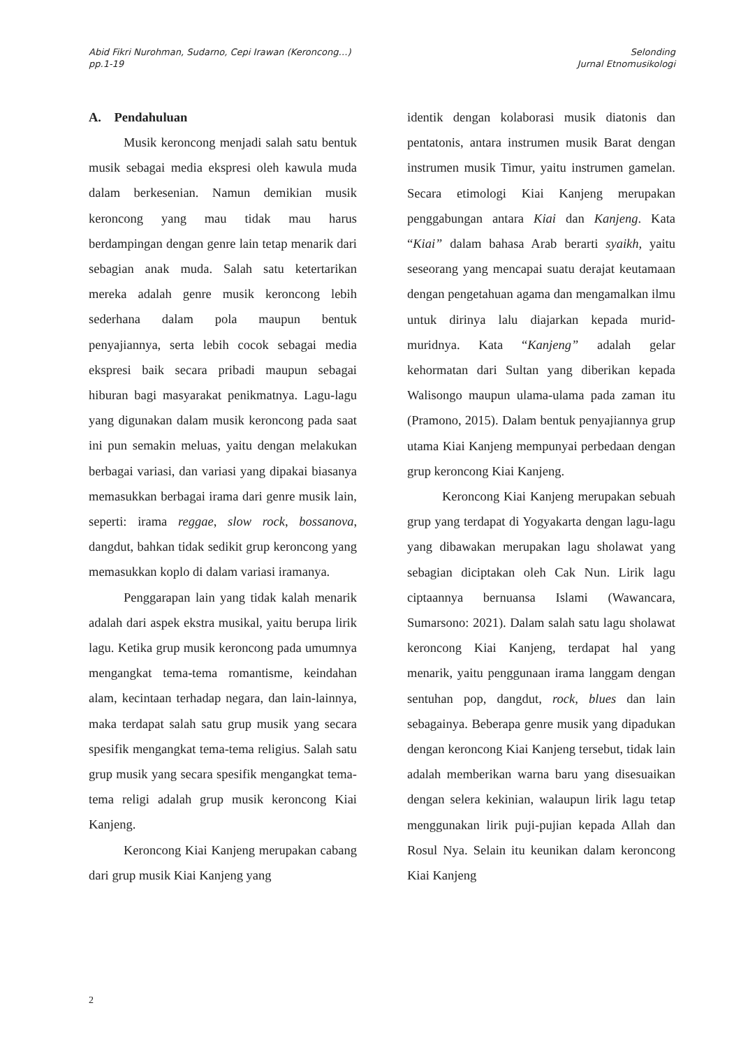Abid Fikri Nurohman, Sudarno, Cepi Irawan (Keroncong…)
pp.1-19
Selonding
Jurnal Etnomusikologi
A. Pendahuluan
Musik keroncong menjadi salah satu bentuk musik sebagai media ekspresi oleh kawula muda dalam berkesenian. Namun demikian musik keroncong yang mau tidak mau harus berdampingan dengan genre lain tetap menarik dari sebagian anak muda. Salah satu ketertarikan mereka adalah genre musik keroncong lebih sederhana dalam pola maupun bentuk penyajiannya, serta lebih cocok sebagai media ekspresi baik secara pribadi maupun sebagai hiburan bagi masyarakat penikmatnya. Lagu-lagu yang digunakan dalam musik keroncong pada saat ini pun semakin meluas, yaitu dengan melakukan berbagai variasi, dan variasi yang dipakai biasanya memasukkan berbagai irama dari genre musik lain, seperti: irama reggae, slow rock, bossanova, dangdut, bahkan tidak sedikit grup keroncong yang memasukkan koplo di dalam variasi iramanya.
Penggarapan lain yang tidak kalah menarik adalah dari aspek ekstra musikal, yaitu berupa lirik lagu. Ketika grup musik keroncong pada umumnya mengangkat tema-tema romantisme, keindahan alam, kecintaan terhadap negara, dan lain-lainnya, maka terdapat salah satu grup musik yang secara spesifik mengangkat tema-tema religius. Salah satu grup musik yang secara spesifik mengangkat tema-tema religi adalah grup musik keroncong Kiai Kanjeng.
Keroncong Kiai Kanjeng merupakan cabang dari grup musik Kiai Kanjeng yang
identik dengan kolaborasi musik diatonis dan pentatonis, antara instrumen musik Barat dengan instrumen musik Timur, yaitu instrumen gamelan. Secara etimologi Kiai Kanjeng merupakan penggabungan antara Kiai dan Kanjeng. Kata “Kiai” dalam bahasa Arab berarti syaikh, yaitu seseorang yang mencapai suatu derajat keutamaan dengan pengetahuan agama dan mengamalkan ilmu untuk dirinya lalu diajarkan kepada murid-muridnya. Kata “Kanjeng” adalah gelar kehormatan dari Sultan yang diberikan kepada Walisongo maupun ulama-ulama pada zaman itu (Pramono, 2015). Dalam bentuk penyajiannya grup utama Kiai Kanjeng mempunyai perbedaan dengan grup keroncong Kiai Kanjeng.
Keroncong Kiai Kanjeng merupakan sebuah grup yang terdapat di Yogyakarta dengan lagu-lagu yang dibawakan merupakan lagu sholawat yang sebagian diciptakan oleh Cak Nun. Lirik lagu ciptaannya bernuansa Islami (Wawancara, Sumarsono: 2021). Dalam salah satu lagu sholawat keroncong Kiai Kanjeng, terdapat hal yang menarik, yaitu penggunaan irama langgam dengan sentuhan pop, dangdut, rock, blues dan lain sebagainya. Beberapa genre musik yang dipadukan dengan keroncong Kiai Kanjeng tersebut, tidak lain adalah memberikan warna baru yang disesuaikan dengan selera kekinian, walaupun lirik lagu tetap menggunakan lirik puji-pujian kepada Allah dan Rosul Nya. Selain itu keunikan dalam keroncong Kiai Kanjeng
2